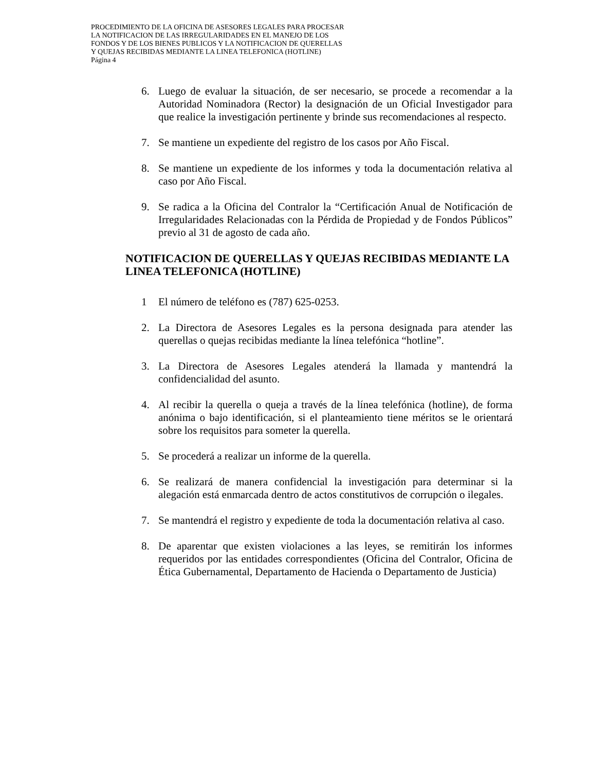PROCEDIMIENTO DE LA OFICINA DE ASESORES LEGALES PARA PROCESAR
LA NOTIFICACION DE LAS IRREGULARIDADES EN EL MANEJO DE LOS
FONDOS Y DE LOS BIENES PUBLICOS Y LA NOTIFICACION DE QUERELLAS
Y QUEJAS RECIBIDAS MEDIANTE LA LINEA TELEFONICA (HOTLINE)
Página 4
6. Luego de evaluar la situación, de ser necesario, se procede a recomendar a la Autoridad Nominadora (Rector) la designación de un Oficial Investigador para que realice la investigación pertinente y brinde sus recomendaciones al respecto.
7. Se mantiene un expediente del registro de los casos por Año Fiscal.
8. Se mantiene un expediente de los informes y toda la documentación relativa al caso por Año Fiscal.
9. Se radica a la Oficina del Contralor la “Certificación Anual de Notificación de Irregularidades Relacionadas con la Pérdida de Propiedad y de Fondos Públicos” previo al 31 de agosto de cada año.
NOTIFICACION DE QUERELLAS Y QUEJAS RECIBIDAS MEDIANTE LA LINEA TELEFONICA (HOTLINE)
1 El número de teléfono es (787) 625-0253.
2. La Directora de Asesores Legales es la persona designada para atender las querellas o quejas recibidas mediante la línea telefónica “hotline”.
3. La Directora de Asesores Legales atenderá la llamada y mantendrá la confidencialidad del asunto.
4. Al recibir la querella o queja a través de la línea telefónica (hotline), de forma anónima o bajo identificación, si el planteamiento tiene méritos se le orientará sobre los requisitos para someter la querella.
5. Se procederá a realizar un informe de la querella.
6. Se realizará de manera confidencial la investigación para determinar si la alegación está enmarcada dentro de actos constitutivos de corrupción o ilegales.
7. Se mantendrá el registro y expediente de toda la documentación relativa al caso.
8. De aparentar que existen violaciones a las leyes, se remitirán los informes requeridos por las entidades correspondientes (Oficina del Contralor, Oficina de Ética Gubernamental, Departamento de Hacienda o Departamento de Justicia)